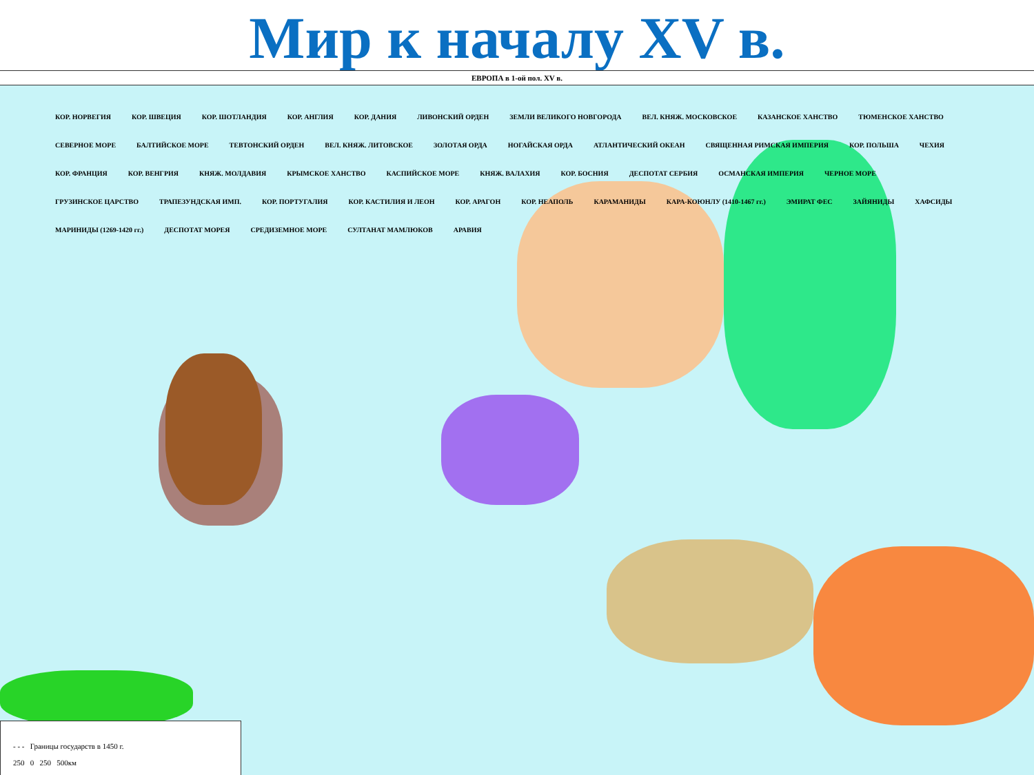Мир к началу XV в.
ЕВРОПА в 1-ой пол. XV в.
КОР. НОРВЕГИЯ КОР. ШВЕЦИЯ КОР. ШОТЛАНДИЯ КОР. АНГЛИЯ КОР. ДАНИЯ ЛИВОНСКИЙ ОРДЕН ЗЕМЛИ ВЕЛИКОГО НОВГОРОДА ВЕЛ. КНЯЖ. МОСКОВСКОЕ КАЗАНСКОЕ ХАНСТВО ТЮМЕНСКОЕ ХАНСТВО СЕВЕРНОЕ МОРЕ БАЛТИЙСКОЕ МОРЕ ТЕВТОНСКИЙ ОРДЕН ВЕЛ. КНЯЖ. ЛИТОВСКОЕ ЗОЛОТАЯ ОРДА НОГАЙСКАЯ ОРДА АТЛАНТИЧЕСКИЙ ОКЕАН СВЯЩЕННАЯ РИМСКАЯ ИМПЕРИЯ КОР. ПОЛЬША ЧЕХИЯ КОР. ФРАНЦИЯ КОР. ВЕНГРИЯ КНЯЖ. МОЛДАВИЯ КРЫМСКОЕ ХАНСТВО КАСПИЙСКОЕ МОРЕ КНЯЖ. ВАЛАХИЯ КОР. БОСНИЯ ДЕСПОТАТ СЕРБИЯ ОСМАНСКАЯ ИМПЕРИЯ ЧЕРНОЕ МОРЕ ГРУЗИНСКОЕ ЦАРСТВО ТРАПЕЗУНДСКАЯ ИМП. КОР. ПОРТУГАЛИЯ КОР. КАСТИЛИЯ И ЛЕОН КОР. АРАГОН КОР. НЕАПОЛЬ КАРАМАНИДЫ КАРА-КОЮНЛУ (1410-1467 гг.) ЭМИРАТ ФЕС ЗАЙЯНИДЫ ХАФСИДЫ МАРИНИДЫ (1269-1420 гг.) ДЕСПОТАТ МОРЕЯ СРЕДИЗЕМНОЕ МОРЕ СУЛТАНАТ МАМЛЮКОВ АРАВИЯ
- - - Границы государств в 1450 г.
250 0 250 500км